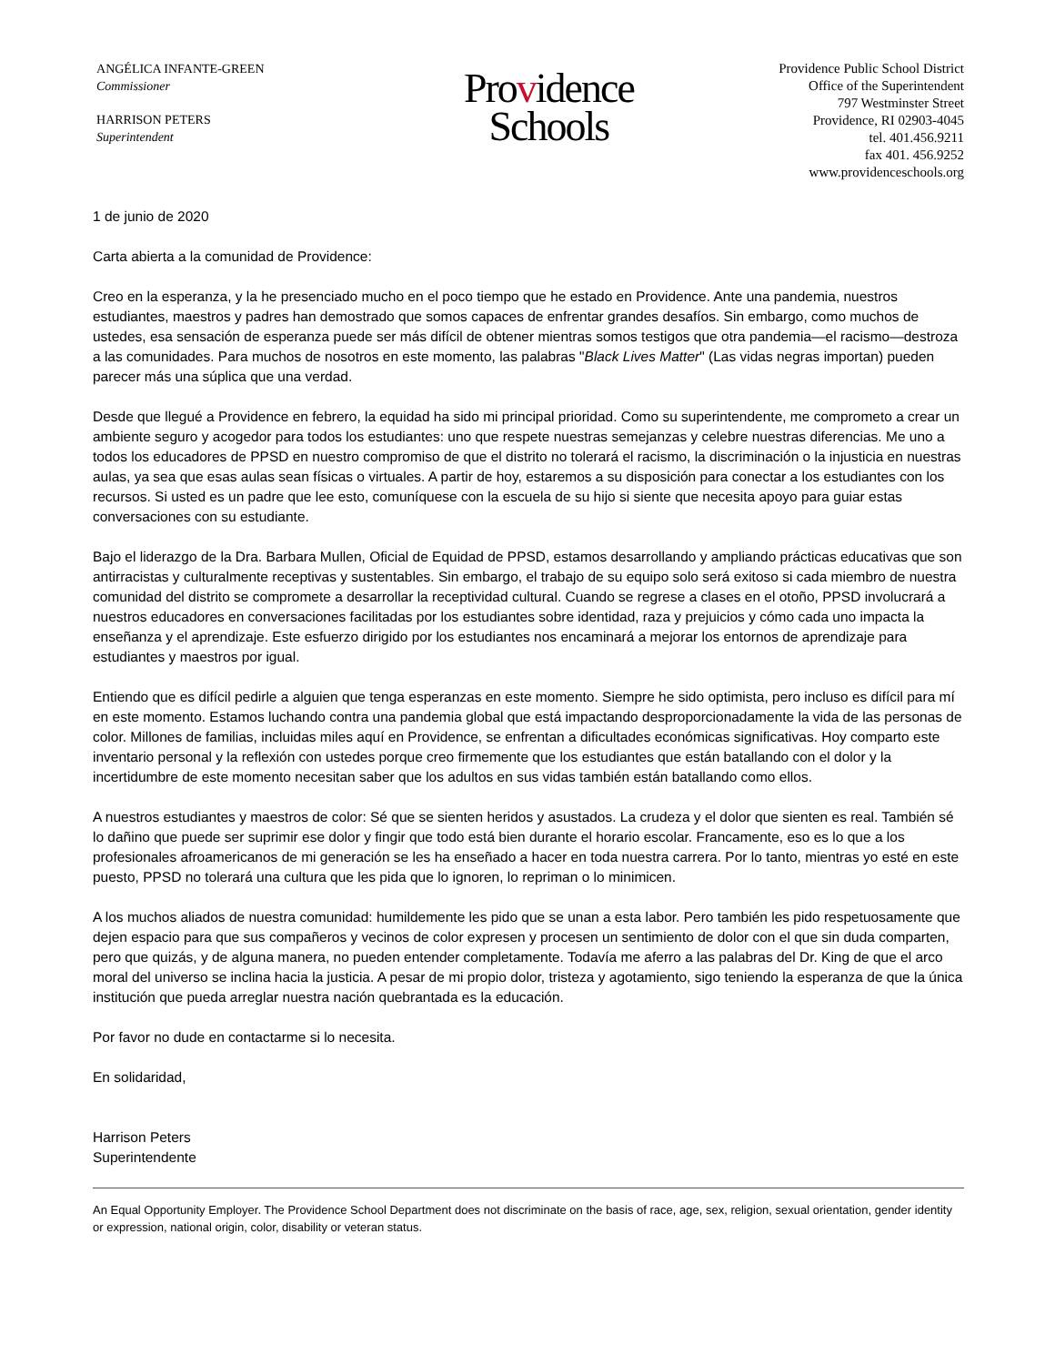ANGÉLICA INFANTE-GREEN
Commissioner
HARRISON PETERS
Superintendent
Providence
Schools
Providence Public School District
Office of the Superintendent
797 Westminster Street
Providence, RI 02903-4045
tel. 401.456.9211
fax 401. 456.9252
www.providenceschools.org
1 de junio de 2020
Carta abierta a la comunidad de Providence:
Creo en la esperanza, y la he presenciado mucho en el poco tiempo que he estado en Providence. Ante una pandemia, nuestros estudiantes, maestros y padres han demostrado que somos capaces de enfrentar grandes desafíos. Sin embargo, como muchos de ustedes, esa sensación de esperanza puede ser más difícil de obtener mientras somos testigos que otra pandemia—el racismo—destroza a las comunidades. Para muchos de nosotros en este momento, las palabras "Black Lives Matter" (Las vidas negras importan) pueden parecer más una súplica que una verdad.
Desde que llegué a Providence en febrero, la equidad ha sido mi principal prioridad. Como su superintendente, me comprometo a crear un ambiente seguro y acogedor para todos los estudiantes: uno que respete nuestras semejanzas y celebre nuestras diferencias. Me uno a todos los educadores de PPSD en nuestro compromiso de que el distrito no tolerará el racismo, la discriminación o la injusticia en nuestras aulas, ya sea que esas aulas sean físicas o virtuales. A partir de hoy, estaremos a su disposición para conectar a los estudiantes con los recursos. Si usted es un padre que lee esto, comuníquese con la escuela de su hijo si siente que necesita apoyo para guiar estas conversaciones con su estudiante.
Bajo el liderazgo de la Dra. Barbara Mullen, Oficial de Equidad de PPSD, estamos desarrollando y ampliando prácticas educativas que son antirracistas y culturalmente receptivas y sustentables. Sin embargo, el trabajo de su equipo solo será exitoso si cada miembro de nuestra comunidad del distrito se compromete a desarrollar la receptividad cultural. Cuando se regrese a clases en el otoño, PPSD involucrará a nuestros educadores en conversaciones facilitadas por los estudiantes sobre identidad, raza y prejuicios y cómo cada uno impacta la enseñanza y el aprendizaje. Este esfuerzo dirigido por los estudiantes nos encaminará a mejorar los entornos de aprendizaje para estudiantes y maestros por igual.
Entiendo que es difícil pedirle a alguien que tenga esperanzas en este momento. Siempre he sido optimista, pero incluso es difícil para mí en este momento. Estamos luchando contra una pandemia global que está impactando desproporcionadamente la vida de las personas de color. Millones de familias, incluidas miles aquí en Providence, se enfrentan a dificultades económicas significativas. Hoy comparto este inventario personal y la reflexión con ustedes porque creo firmemente que los estudiantes que están batallando con el dolor y la incertidumbre de este momento necesitan saber que los adultos en sus vidas también están batallando como ellos.
A nuestros estudiantes y maestros de color: Sé que se sienten heridos y asustados. La crudeza y el dolor que sienten es real. También sé lo dañino que puede ser suprimir ese dolor y fingir que todo está bien durante el horario escolar. Francamente, eso es lo que a los profesionales afroamericanos de mi generación se les ha enseñado a hacer en toda nuestra carrera. Por lo tanto, mientras yo esté en este puesto, PPSD no tolerará una cultura que les pida que lo ignoren, lo repriman o lo minimicen.
A los muchos aliados de nuestra comunidad: humildemente les pido que se unan a esta labor. Pero también les pido respetuosamente que dejen espacio para que sus compañeros y vecinos de color expresen y procesen un sentimiento de dolor con el que sin duda comparten, pero que quizás, y de alguna manera, no pueden entender completamente. Todavía me aferro a las palabras del Dr. King de que el arco moral del universo se inclina hacia la justicia. A pesar de mi propio dolor, tristeza y agotamiento, sigo teniendo la esperanza de que la única institución que pueda arreglar nuestra nación quebrantada es la educación.
Por favor no dude en contactarme si lo necesita.
En solidaridad,
Harrison Peters
Superintendente
An Equal Opportunity Employer. The Providence School Department does not discriminate on the basis of race, age, sex, religion, sexual orientation, gender identity or expression, national origin, color, disability or veteran status.